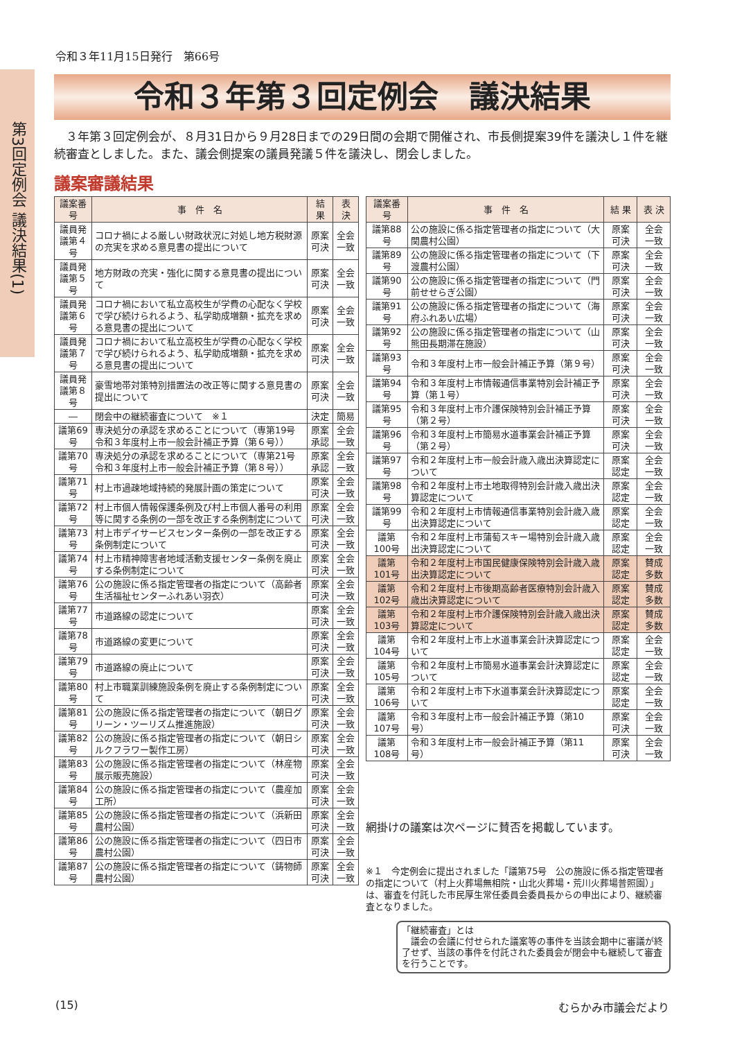第3回定例会 議決結果(1)
令和３年11月15日発行　第66号
令和３年第３回定例会　議決結果
３年第３回定例会が、８月31日から９月28日までの29日間の会期で開催され、市長側提案39件を議決し１件を継続審査としました。また、議会側提案の議員発議５件を議決し、閉会しました。
議案審議結果
| 議案番号 | 事 件 名 | 結 果 | 表 決 |
| --- | --- | --- | --- |
| 議員発議第４号 | コロナ禍による厳しい財政状況に対処し地方税財源の充実を求める意見書の提出について | 原案可決 | 全会一致 |
| 議員発議第５号 | 地方財政の充実・強化に関する意見書の提出について | 原案可決 | 全会一致 |
| 議員発議第６号 | コロナ禍において私立高校生が学費の心配なく学校で学び続けられるよう、私学助成増額・拡充を求める意見書の提出について | 原案可決 | 全会一致 |
| 議員発議第７号 | コロナ禍において私立高校生が学費の心配なく学校で学び続けられるよう、私学助成増額・拡充を求める意見書の提出について | 原案可決 | 全会一致 |
| 議員発議第８号 | 豪雪地帯対策特別措置法の改正等に関する意見書の提出について | 原案可決 | 全会一致 |
| ― | 閉会中の継続審査について ※１ | 決定 | 簡易 |
| 議第69号 | 専決処分の承認を求めることについて（専第19号 令和３年度村上市一般会計補正予算（第６号）） | 原案承認 | 全会一致 |
| 議第70号 | 専決処分の承認を求めることについて（専第21号 令和３年度村上市一般会計補正予算（第８号）） | 原案承認 | 全会一致 |
| 議第71号 | 村上市過疎地域持続的発展計画の策定について | 原案可決 | 全会一致 |
| 議第72号 | 村上市個人情報保護条例及び村上市個人番号の利用等に関する条例の一部を改正する条例制定について | 原案可決 | 全会一致 |
| 議第73号 | 村上市デイサービスセンター条例の一部を改正する条例制定について | 原案可決 | 全会一致 |
| 議第74号 | 村上市精神障害者地域活動支援センター条例を廃止する条例制定について | 原案可決 | 全会一致 |
| 議第76号 | 公の施設に係る指定管理者の指定について（高齢者生活福祉センターふれあい羽衣） | 原案可決 | 全会一致 |
| 議第77号 | 市道路線の認定について | 原案可決 | 全会一致 |
| 議第78号 | 市道路線の変更について | 原案可決 | 全会一致 |
| 議第79号 | 市道路線の廃止について | 原案可決 | 全会一致 |
| 議第80号 | 村上市職業訓練施設条例を廃止する条例制定について | 原案可決 | 全会一致 |
| 議第81号 | 公の施設に係る指定管理者の指定について（朝日グリーン・ツーリズム推進施設） | 原案可決 | 全会一致 |
| 議第82号 | 公の施設に係る指定管理者の指定について（朝日シルクフラワー製作工房） | 原案可決 | 全会一致 |
| 議第83号 | 公の施設に係る指定管理者の指定について（林産物展示販売施設） | 原案可決 | 全会一致 |
| 議第84号 | 公の施設に係る指定管理者の指定について（農産加工所） | 原案可決 | 全会一致 |
| 議第85号 | 公の施設に係る指定管理者の指定について（浜新田農村公園） | 原案可決 | 全会一致 |
| 議第86号 | 公の施設に係る指定管理者の指定について（四日市農村公園） | 原案可決 | 全会一致 |
| 議第87号 | 公の施設に係る指定管理者の指定について（鋳物師農村公園） | 原案可決 | 全会一致 |
| 議案番号 | 事 件 名 | 結 果 | 表 決 |
| --- | --- | --- | --- |
| 議第88号 | 公の施設に係る指定管理者の指定について（大関農村公園） | 原案可決 | 全会一致 |
| 議第89号 | 公の施設に係る指定管理者の指定について（下渡農村公園） | 原案可決 | 全会一致 |
| 議第90号 | 公の施設に係る指定管理者の指定について（門前せせらぎ公園） | 原案可決 | 全会一致 |
| 議第91号 | 公の施設に係る指定管理者の指定について（海府ふれあい広場） | 原案可決 | 全会一致 |
| 議第92号 | 公の施設に係る指定管理者の指定について（山熊田長期滞在施設） | 原案可決 | 全会一致 |
| 議第93号 | 令和３年度村上市一般会計補正予算（第９号） | 原案可決 | 全会一致 |
| 議第94号 | 令和３年度村上市情報通信事業特別会計補正予算（第１号） | 原案可決 | 全会一致 |
| 議第95号 | 令和３年度村上市介護保険特別会計補正予算（第２号） | 原案可決 | 全会一致 |
| 議第96号 | 令和３年度村上市簡易水道事業会計補正予算（第２号） | 原案可決 | 全会一致 |
| 議第97号 | 令和２年度村上市一般会計歳入歳出決算認定について | 原案認定 | 全会一致 |
| 議第98号 | 令和２年度村上市土地取得特別会計歳入歳出決算認定について | 原案認定 | 全会一致 |
| 議第99号 | 令和２年度村上市情報通信事業特別会計歳入歳出決算認定について | 原案認定 | 全会一致 |
| 議第100号 | 令和２年度村上市蒲萄スキー場特別会計歳入歳出決算認定について | 原案認定 | 全会一致 |
| 議第101号 | 令和２年度村上市国民健康保険特別会計歳入歳出決算認定について | 原案認定 | 賛成多数 |
| 議第102号 | 令和２年度村上市後期高齢者医療特別会計歳入歳出決算認定について | 原案認定 | 賛成多数 |
| 議第103号 | 令和２年度村上市介護保険特別会計歳入歳出決算認定について | 原案認定 | 賛成多数 |
| 議第104号 | 令和２年度村上市上水道事業会計決算認定について | 原案認定 | 全会一致 |
| 議第105号 | 令和２年度村上市簡易水道事業会計決算認定について | 原案認定 | 全会一致 |
| 議第106号 | 令和２年度村上市下水道事業会計決算認定について | 原案認定 | 全会一致 |
| 議第107号 | 令和３年度村上市一般会計補正予算（第10号） | 原案可決 | 全会一致 |
| 議第108号 | 令和３年度村上市一般会計補正予算（第11号） | 原案可決 | 全会一致 |
網掛けの議案は次ページに賛否を掲載しています。
※１　今定例会に提出されました「議第75号　公の施設に係る指定管理者の指定について（村上火葬場無相院・山北火葬場・荒川火葬場普照園）」は、審査を付託した市民厚生常任委員会委員長からの申出により、継続審査となりました。
「継続審査」とは
　議会の会議に付せられた議案等の事件を当該会期中に審議が終了せず、当該の事件を付託された委員会が閉会中も継続して審査を行うことです。
(15) むらかみ市議会だより